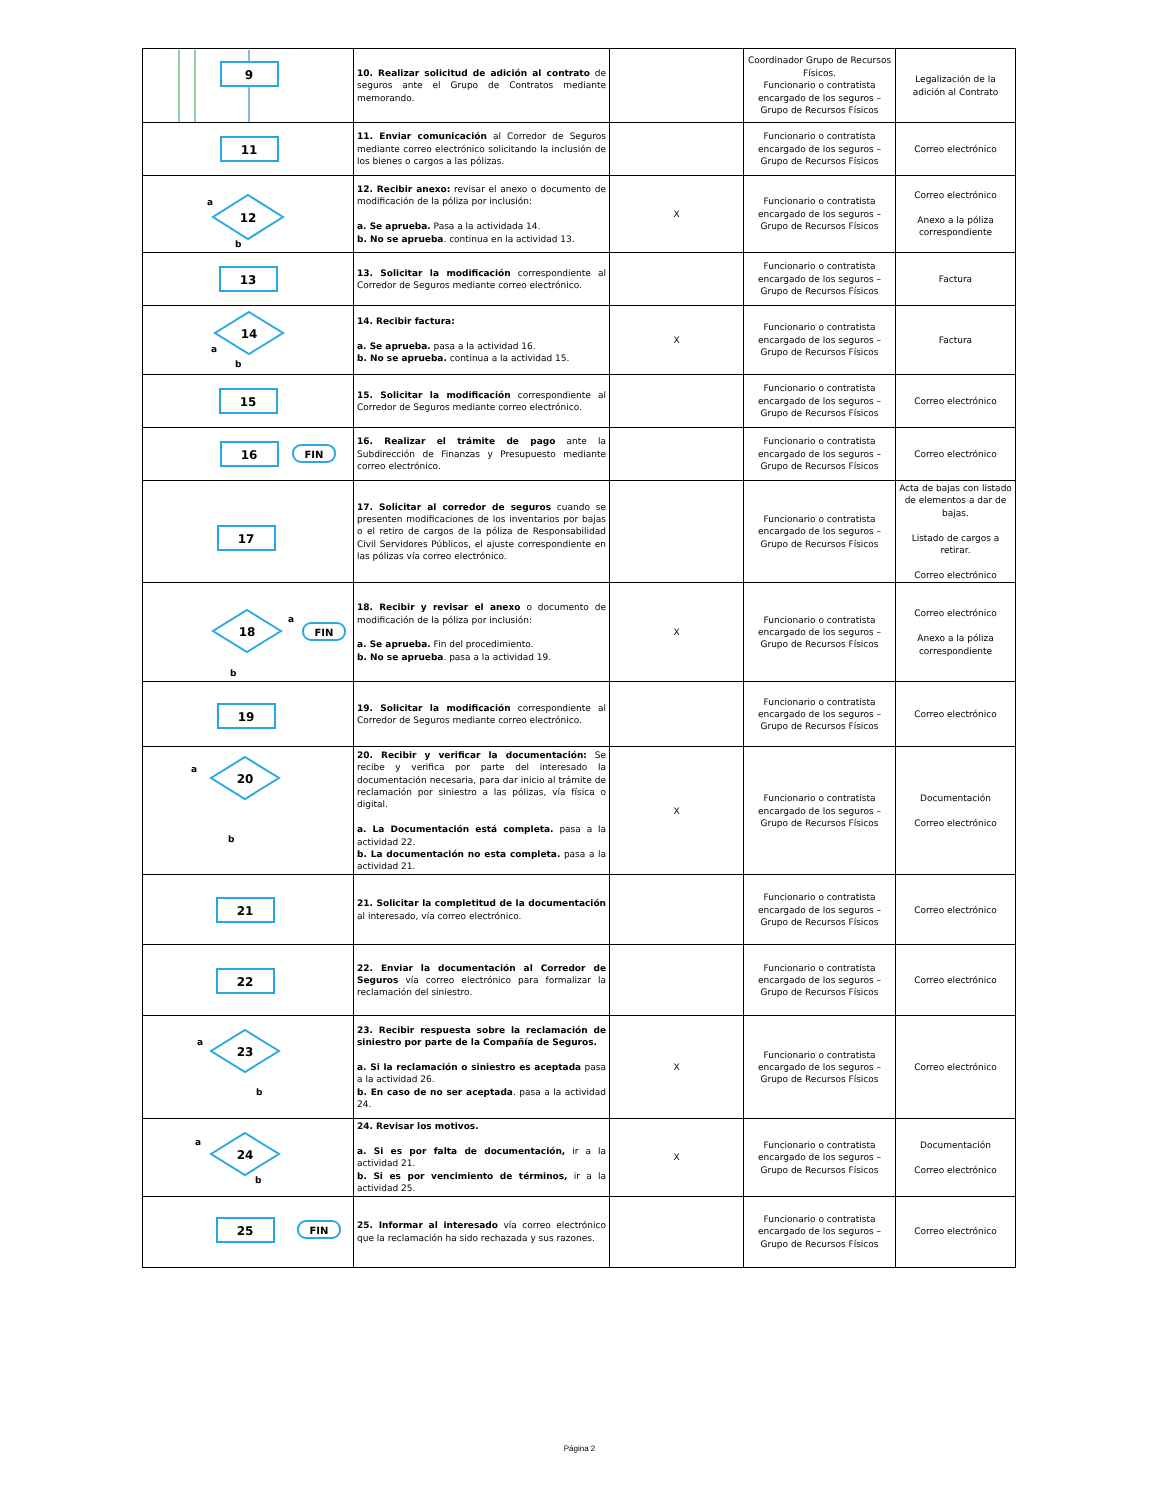| 9 | 10. Realizar solicitud de adición al contrato de seguros ante el Grupo de Contratos mediante memorando. | | Coordinador Grupo de Recursos Físicos. Funcionario o contratista encargado de los seguros – Grupo de Recursos Físicos | Legalización de la adición al Contrato |
| 11 | 11. Enviar comunicación al Corredor de Seguros mediante correo electrónico solicitando la inclusión de los bienes o cargos a las pólizas. | | Funcionario o contratista encargado de los seguros – Grupo de Recursos Físicos | Correo electrónico |
| 12 a b | 12. Recibir anexo: revisar el anexo o documento de modificación de la póliza por inclusión: a. Se aprueba. Pasa a la actividada 14. b. No se aprueba . continua en la actividad 13. | X | Funcionario o contratista encargado de los seguros – Grupo de Recursos Físicos | Correo electrónico Anexo a la póliza correspondiente |
| 13 | 13. Solicitar la modificación correspondiente al Corredor de Seguros mediante correo electrónico. | | Funcionario o contratista encargado de los seguros – Grupo de Recursos Físicos | Factura |
| 14 a b | 14. Recibir factura: a. Se aprueba. pasa a la actividad 16. b. No se aprueba. continua a la actividad 15. | X | Funcionario o contratista encargado de los seguros – Grupo de Recursos Físicos | Factura |
| 15 | 15. Solicitar la modificación correspondiente al Corredor de Seguros mediante correo electrónico. | | Funcionario o contratista encargado de los seguros – Grupo de Recursos Físicos | Correo electrónico |
| 16 FIN | 16. Realizar el trámite de pago ante la Subdirección de Finanzas y Presupuesto mediante correo electrónico. | | Funcionario o contratista encargado de los seguros – Grupo de Recursos Físicos | Correo electrónico |
| 17 | 17. Solicitar al corredor de seguros cuando se presenten modificaciones de los inventarios por bajas o el retiro de cargos de la póliza de Responsabilidad Civil Servidores Públicos, el ajuste correspondiente en las pólizas vía correo electrónico. | | Funcionario o contratista encargado de los seguros – Grupo de Recursos Físicos | Acta de bajas con listado de elementos a dar de bajas. Listado de cargos a retirar. Correo electrónico |
| 18 a FIN b | 18. Recibir y revisar el anexo o documento de modificación de la póliza por inclusión: a. Se aprueba. Fin del procedimiento. b. No se aprueba . pasa a la actividad 19. | X | Funcionario o contratista encargado de los seguros – Grupo de Recursos Físicos | Correo electrónico Anexo a la póliza correspondiente |
| 19 | 19. Solicitar la modificación correspondiente al Corredor de Seguros mediante correo electrónico. | | Funcionario o contratista encargado de los seguros – Grupo de Recursos Físicos | Correo electrónico |
| 20 a b | 20. Recibir y verificar la documentación: Se recibe y verifica por parte del interesado la documentación necesaria, para dar inicio al trámite de reclamación por siniestro a las pólizas, vía física o digital. a. La Documentación está completa. pasa a la actividad 22. b. La documentación no esta completa. pasa a la actividad 21. | X | Funcionario o contratista encargado de los seguros – Grupo de Recursos Físicos | Documentación Correo electrónico |
| 21 | 21. Solicitar la completitud de la documentación al interesado, vía correo electrónico. | | Funcionario o contratista encargado de los seguros – Grupo de Recursos Físicos | Correo electrónico |
| 22 | 22. Enviar la documentación al Corredor de Seguros vía correo electrónico para formalizar la reclamación del siniestro. | | Funcionario o contratista encargado de los seguros – Grupo de Recursos Físicos | Correo electrónico |
| 23 a b | 23. Recibir respuesta sobre la reclamación de siniestro por parte de la Compañía de Seguros. a. Si la reclamación o siniestro es aceptada pasa a la actividad 26. b. En caso de no ser aceptada . pasa a la actividad 24. | X | Funcionario o contratista encargado de los seguros – Grupo de Recursos Físicos | Correo electrónico |
| 24 a b | 24. Revisar los motivos. a. Si es por falta de documentación, ir a la actividad 21. b. Si es por vencimiento de términos, ir a la actividad 25. | X | Funcionario o contratista encargado de los seguros – Grupo de Recursos Físicos | Documentación Correo electrónico |
| 25 FIN | 25. Informar al interesado vía correo electrónico que la reclamación ha sido rechazada y sus razones. | | Funcionario o contratista encargado de los seguros – Grupo de Recursos Físicos | Correo electrónico |
Página 2